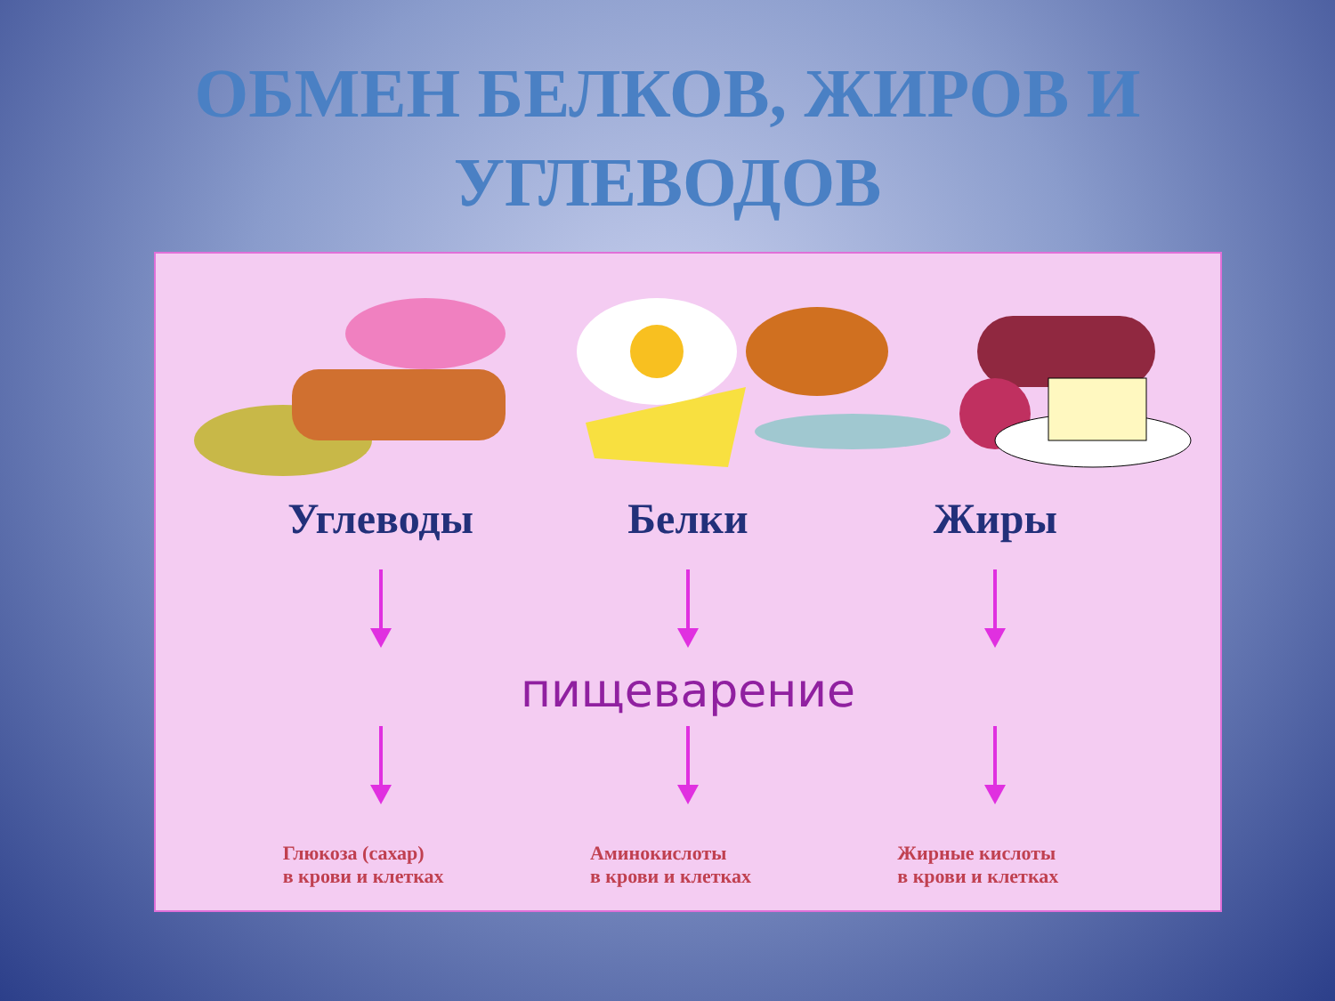ОБМЕН БЕЛКОВ, ЖИРОВ И
УГЛЕВОДОВ
Углеводы Белки Жиры
пищеварение
Глюкоза (сахар)
в крови и клетках
Аминокислоты
в крови и клетках
Жирные кислоты
в крови и клетках